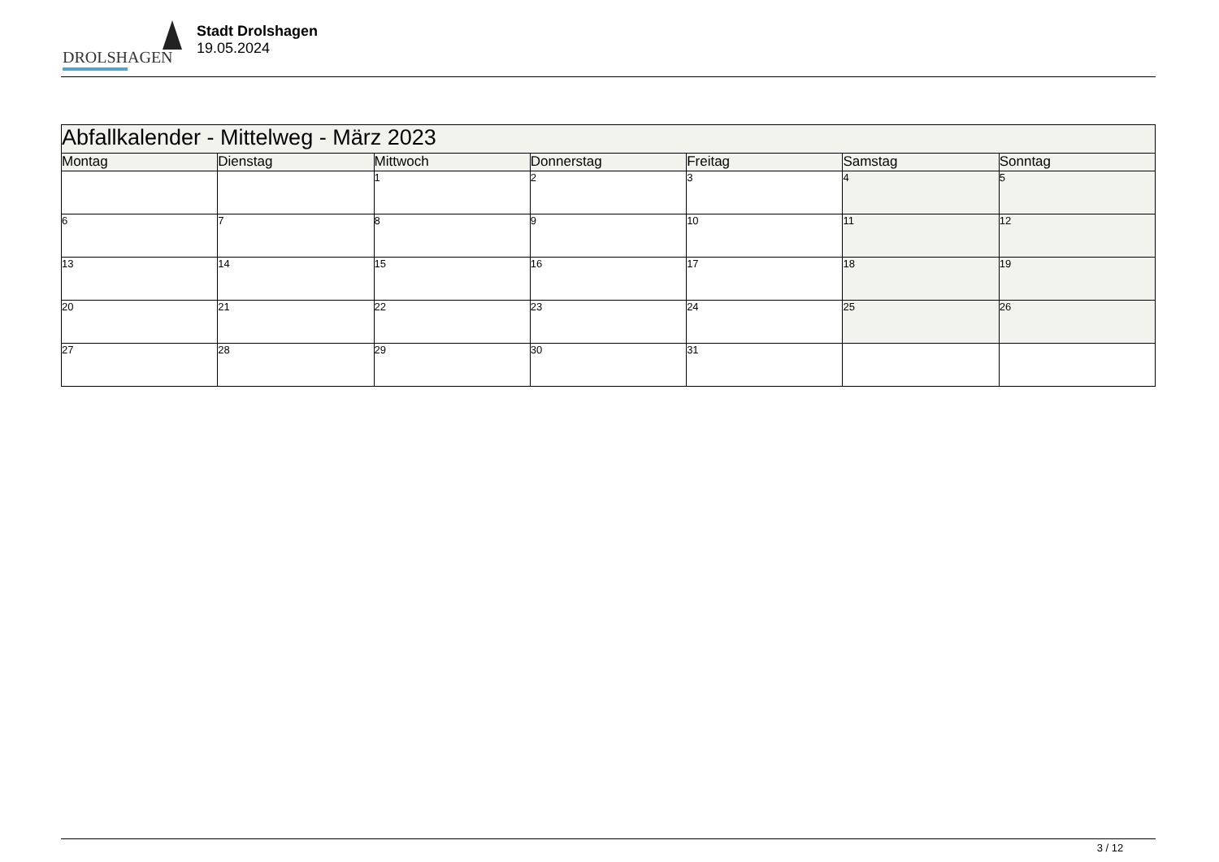DROLSHAGEN
Stadt Drolshagen
19.05.2024
| Abfallkalender - Mittelweg - März 2023 | | | | | | |
| --- | --- | --- | --- | --- | --- | --- |
| Montag | Dienstag | Mittwoch | Donnerstag | Freitag | Samstag | Sonntag |
| | | 1 | 2 | 3 | 4 | 5 |
| 6 | 7 | 8 | 9 | 10 | 11 | 12 |
| 13 | 14 | 15 | 16 | 17 | 18 | 19 |
| 20 | 21 | 22 | 23 | 24 | 25 | 26 |
| 27 | 28 | 29 | 30 | 31 | | |
3 / 12